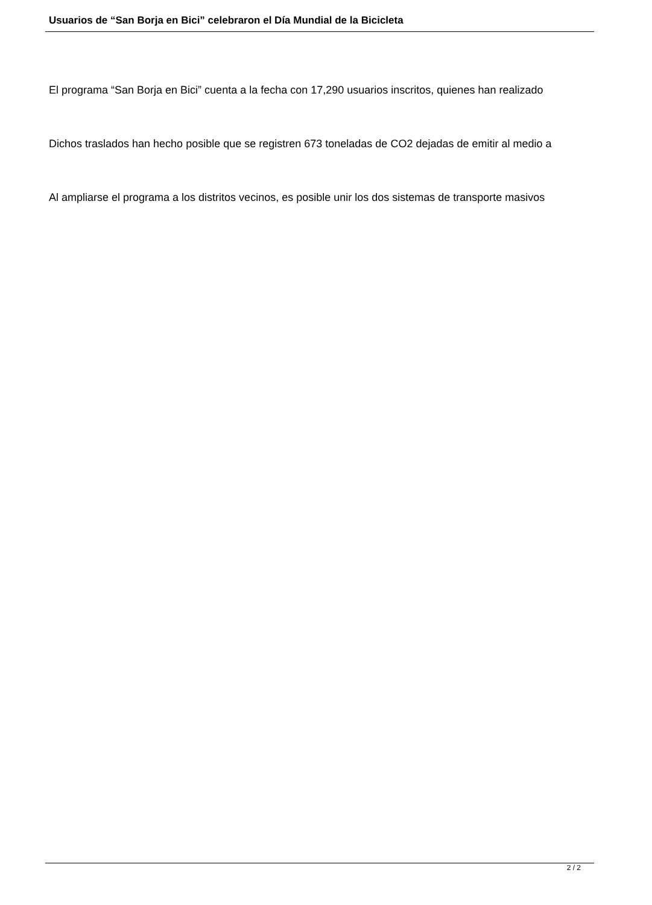Usuarios de “San Borja en Bici” celebraron el Día Mundial de la Bicicleta
El programa “San Borja en Bici” cuenta a la fecha con 17,290 usuarios inscritos, quienes han realizado
Dichos traslados han hecho posible que se registren 673 toneladas de CO2 dejadas de emitir al medio a
Al ampliarse el programa a los distritos vecinos, es posible unir los dos sistemas de transporte masivos
2 / 2